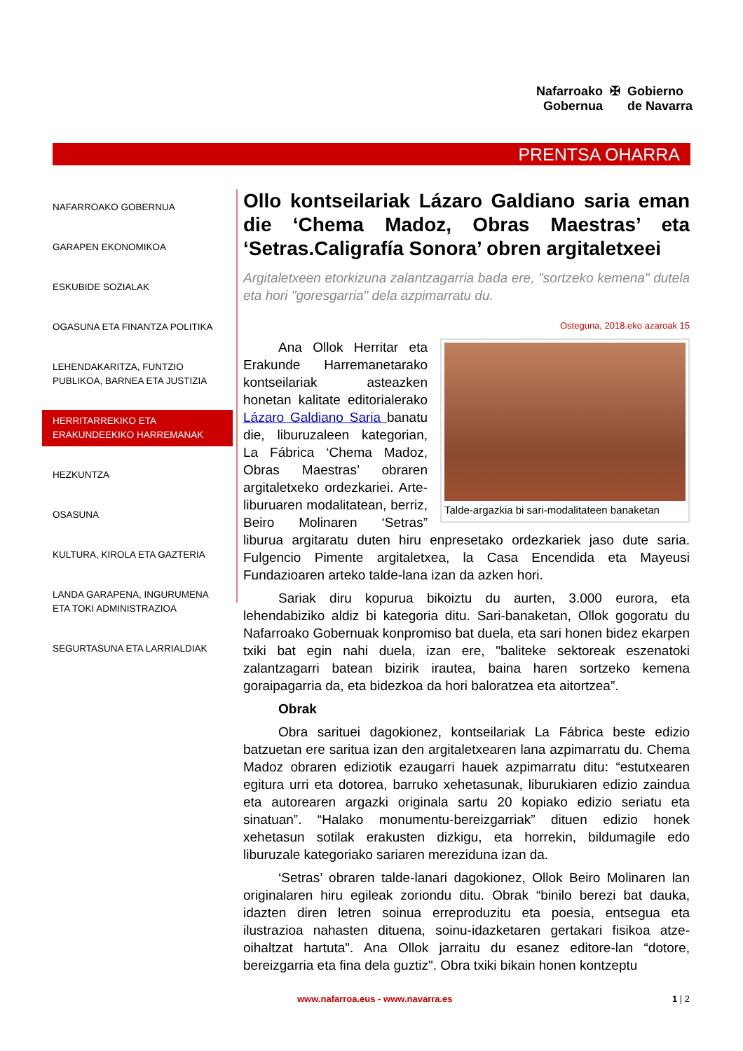Nafarroako
Gobernua
✠ Gobierno
de Navarra
PRENTSA OHARRA
NAFARROAKO GOBERNUA
GARAPEN EKONOMIKOA
ESKUBIDE SOZIALAK
OGASUNA ETA FINANTZA POLITIKA
LEHENDAKARITZA, FUNTZIO PUBLIKOA, BARNEA ETA JUSTIZIA
HERRITARREKIKO ETA ERAKUNDEEKIKO HARREMANAK
HEZKUNTZA
OSASUNA
KULTURA, KIROLA ETA GAZTERIA
LANDA GARAPENA, INGURUMENA ETA TOKI ADMINISTRAZIOA
SEGURTASUNA ETA LARRIALDIAK
Ollo kontseilariak Lázaro Galdiano saria eman die ‘Chema Madoz, Obras Maestras’ eta ‘Setras.Caligrafía Sonora’ obren argitaletxeei
Argitaletxeen etorkizuna zalantzagarria bada ere, "sortzeko kemena" dutela eta hori "goresgarria" dela azpimarratu du.
Osteguna, 2018.eko azaroak 15
Talde-argazkia bi sari-modalitateen banaketan
Ana Ollok Herritar eta Erakunde Harremanetarako kontseilariak asteazken honetan kalitate editorialerako Lázaro Galdiano Saria banatu die, liburuzaleen kategorian, La Fábrica ‘Chema Madoz, Obras Maestras’ obraren argitaletxeko ordezkariei. Arte-liburuaren modalitatean, berriz, Beiro Molinaren ‘Setras” liburua argitaratu duten hiru enpresetako ordezkariek jaso dute saria. Fulgencio Pimente argitaletxea, la Casa Encendida eta Mayeusi Fundazioaren arteko talde-lana izan da azken hori.
Sariak diru kopurua bikoiztu du aurten, 3.000 eurora, eta lehendabiziko aldiz bi kategoria ditu. Sari-banaketan, Ollok gogoratu du Nafarroako Gobernuak konpromiso bat duela, eta sari honen bidez ekarpen txiki bat egin nahi duela, izan ere, "baliteke sektoreak eszenatoki zalantzagarri batean bizirik irautea, baina haren sortzeko kemena goraipagarria da, eta bidezkoa da hori baloratzea eta aitortzea”.
Obrak
Obra sarituei dagokionez, kontseilariak La Fábrica beste edizio batzuetan ere saritua izan den argitaletxearen lana azpimarratu du. Chema Madoz obraren ediziotik ezaugarri hauek azpimarratu ditu: “estutxearen egitura urri eta dotorea, barruko xehetasunak, liburukiaren edizio zaindua eta autorearen argazki originala sartu 20 kopiako edizio seriatu eta sinatuan”. “Halako monumentu-bereizgarriak” dituen edizio honek xehetasun sotilak erakusten dizkigu, eta horrekin, bildumagile edo liburuzale kategoriako sariaren mereziduna izan da.
‘Setras’ obraren talde-lanari dagokionez, Ollok Beiro Molinaren lan originalaren hiru egileak zoriondu ditu. Obrak “binilo berezi bat dauka, idazten diren letren soinua erreproduzitu eta poesia, entsegua eta ilustrazioa nahasten dituena, soinu-idazketaren gertakari fisikoa atze-oihaltzat hartuta". Ana Ollok jarraitu du esanez editore-lan “dotore, bereizgarria eta fina dela guztiz". Obra txiki bikain honen kontzeptu
www.nafarroa.eus - www.navarra.es 1 | 2